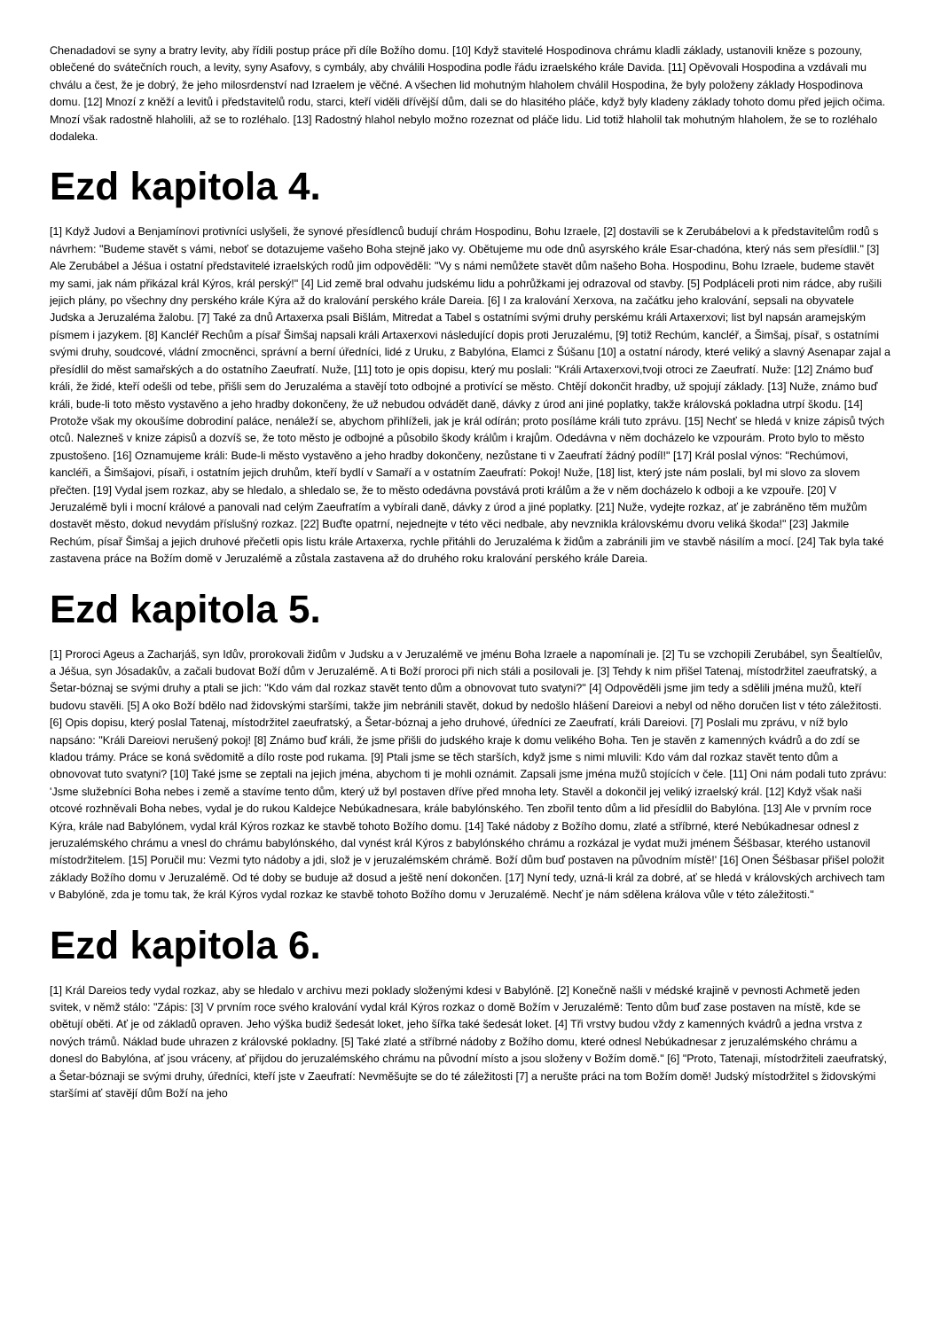Chenadadovi se syny a bratry levity, aby řídili postup práce při díle Božího domu. [10] Když stavitelé Hospodinova chrámu kladli základy, ustanovili kněze s pozouny, oblečené do svátečních rouch, a levity, syny Asafovy, s cymbály, aby chválili Hospodina podle řádu izraelského krále Davida. [11] Opěvovali Hospodina a vzdávali mu chválu a čest, že je dobrý, že jeho milosrdenství nad Izraelem je věčné. A všechen lid mohutným hlaholem chválil Hospodina, že byly položeny základy Hospodinova domu. [12] Mnozí z kněží a levitů i představitelů rodu, starci, kteří viděli dřívější dům, dali se do hlasitého pláče, když byly kladeny základy tohoto domu před jejich očima. Mnozí však radostně hlaholili, až se to rozléhalo. [13] Radostný hlahol nebylo možno rozeznat od pláče lidu. Lid totiž hlaholil tak mohutným hlaholem, že se to rozléhalo dodaleka.
Ezd kapitola 4.
[1] Když Judovi a Benjamínovi protivníci uslyšeli, že synové přesídlenců budují chrám Hospodinu, Bohu Izraele, [2] dostavili se k Zerubábelovi a k představitelům rodů s návrhem: "Budeme stavět s vámi, neboť se dotazujeme vašeho Boha stejně jako vy. Obětujeme mu ode dnů asyrského krále Esar-chadóna, který nás sem přesídlil." [3] Ale Zerubábel a Jéšua i ostatní představitelé izraelských rodů jim odpověděli: "Vy s námi nemůžete stavět dům našeho Boha. Hospodinu, Bohu Izraele, budeme stavět my sami, jak nám přikázal král Kýros, král perský!" [4] Lid země bral odvahu judskému lidu a pohrůžkami jej odrazoval od stavby. [5] Podpláceli proti nim rádce, aby rušili jejich plány, po všechny dny perského krále Kýra až do kralování perského krále Dareia. [6] I za kralování Xerxova, na začátku jeho kralování, sepsali na obyvatele Judska a Jeruzaléma žalobu. [7] Také za dnů Artaxerxa psali Bišlám, Mitredat a Tabel s ostatními svými druhy perskému králi Artaxerxovi; list byl napsán aramejským písmem i jazykem. [8] Kancléř Rechům a písař Šimšaj napsali králi Artaxerxovi následující dopis proti Jeruzalému, [9] totiž Rechúm, kancléř, a Šimšaj, písař, s ostatními svými druhy, soudcové, vládní zmocněnci, správní a berní úředníci, lidé z Uruku, z Babylóna, Elamci z Šúšanu [10] a ostatní národy, které veliký a slavný Asenapar zajal a přesídlil do měst samařských a do ostatního Zaeufratí. Nuže, [11] toto je opis dopisu, který mu poslali: "Králi Artaxerxovi,tvoji otroci ze Zaeufratí. Nuže: [12] Známo buď králi, že židé, kteří odešli od tebe, přišli sem do Jeruzaléma a stavějí toto odbojné a protivící se město. Chtějí dokončit hradby, už spojují základy. [13] Nuže, známo buď králi, bude-li toto město vystavěno a jeho hradby dokončeny, že už nebudou odvádět daně, dávky z úrod ani jiné poplatky, takže královská pokladna utrpí škodu. [14] Protože však my okoušíme dobrodiní paláce, nenáleží se, abychom přihlíželi, jak je král odírán; proto posíláme králi tuto zprávu. [15] Nechť se hledá v knize zápisů tvých otců. Nalezneš v knize zápisů a dozvíš se, že toto město je odbojné a působilo škody králům i krajům. Odedávna v něm docházelo ke vzpourám. Proto bylo to město zpustošeno. [16] Oznamujeme králi: Bude-li město vystavěno a jeho hradby dokončeny, nezůstane ti v Zaeufratí žádný podíl!" [17] Král poslal výnos: "Rechúmovi, kancléři, a Šimšajovi, písaři, i ostatním jejich druhům, kteří bydlí v Samaří a v ostatním Zaeufratí: Pokoj! Nuže, [18] list, který jste nám poslali, byl mi slovo za slovem přečten. [19] Vydal jsem rozkaz, aby se hledalo, a shledalo se, že to město odedávna povstává proti králům a že v něm docházelo k odboji a ke vzpouře. [20] V Jeruzalémě byli i mocní králové a panovali nad celým Zaeufratím a vybírali daně, dávky z úrod a jiné poplatky. [21] Nuže, vydejte rozkaz, ať je zabráněno těm mužům dostavět město, dokud nevydám příslušný rozkaz. [22] Buďte opatrní, nejednejte v této věci nedbale, aby nevznikla královskému dvoru veliká škoda!" [23] Jakmile Rechúm, písař Šimšaj a jejich druhové přečetli opis listu krále Artaxerxa, rychle přitáhli do Jeruzaléma k židům a zabránili jim ve stavbě násilím a mocí. [24] Tak byla také zastavena práce na Božím domě v Jeruzalémě a zůstala zastavena až do druhého roku kralování perského krále Dareia.
Ezd kapitola 5.
[1] Proroci Ageus a Zacharjáš, syn Idův, prorokovali židům v Judsku a v Jeruzalémě ve jménu Boha Izraele a napomínali je. [2] Tu se vzchopili Zerubábel, syn Šealtíelův, a Jéšua, syn Jósadakův, a začali budovat Boží dům v Jeruzalémě. A ti Boží proroci při nich stáli a posilovali je. [3] Tehdy k nim přišel Tatenaj, místodržitel zaeufratský, a Šetar-bóznaj se svými druhy a ptali se jich: "Kdo vám dal rozkaz stavět tento dům a obnovovat tuto svatyni?" [4] Odpověděli jsme jim tedy a sdělili jména mužů, kteří budovu stavěli. [5] A oko Boží bdělo nad židovskými staršími, takže jim nebránili stavět, dokud by nedošlo hlášení Dareiovi a nebyl od něho doručen list v této záležitosti. [6] Opis dopisu, který poslal Tatenaj, místodržitel zaeufratský, a Šetar-bóznaj a jeho druhové, úředníci ze Zaeufratí, králi Dareiovi. [7] Poslali mu zprávu, v níž bylo napsáno: "Králi Dareiovi nerušený pokoj! [8] Známo buď králi, že jsme přišli do judského kraje k domu velikého Boha. Ten je stavěn z kamenných kvádrů a do zdí se kladou trámy. Práce se koná svědomitě a dílo roste pod rukama. [9] Ptali jsme se těch starších, když jsme s nimi mluvili: Kdo vám dal rozkaz stavět tento dům a obnovovat tuto svatyni? [10] Také jsme se zeptali na jejich jména, abychom ti je mohli oznámit. Zapsali jsme jména mužů stojících v čele. [11] Oni nám podali tuto zprávu: 'Jsme služebníci Boha nebes i země a stavíme tento dům, který už byl postaven dříve před mnoha lety. Stavěl a dokončil jej veliký izraelský král. [12] Když však naši otcové rozhněvali Boha nebes, vydal je do rukou Kaldejce Nebúkadnesara, krále babylónského. Ten zbořil tento dům a lid přesídlil do Babylóna. [13] Ale v prvním roce Kýra, krále nad Babylónem, vydal král Kýros rozkaz ke stavbě tohoto Božího domu. [14] Také nádoby z Božího domu, zlaté a stříbrné, které Nebúkadnesar odnesl z jeruzalémského chrámu a vnesl do chrámu babylónského, dal vynést král Kýros z babylónského chrámu a rozkázal je vydat muži jménem Šéšbasar, kterého ustanovil místodržitelem. [15] Poručil mu: Vezmi tyto nádoby a jdi, slož je v jeruzalémském chrámě. Boží dům buď postaven na původním místě!' [16] Onen Šéšbasar přišel položit základy Božího domu v Jeruzalémě. Od té doby se buduje až dosud a ještě není dokončen. [17] Nyní tedy, uzná-li král za dobré, ať se hledá v královských archivech tam v Babylóně, zda je tomu tak, že král Kýros vydal rozkaz ke stavbě tohoto Božího domu v Jeruzalémě. Nechť je nám sdělena králova vůle v této záležitosti."
Ezd kapitola 6.
[1] Král Dareios tedy vydal rozkaz, aby se hledalo v archivu mezi poklady složenými kdesi v Babylóně. [2] Konečně našli v médské krajině v pevnosti Achmetě jeden svitek, v němž stálo: "Zápis: [3] V prvním roce svého kralování vydal král Kýros rozkaz o domě Božím v Jeruzalémě: Tento dům buď zase postaven na místě, kde se obětují oběti. Ať je od základů opraven. Jeho výška budiž šedesát loket, jeho šířka také šedesát loket. [4] Tři vrstvy budou vždy z kamenných kvádrů a jedna vrstva z nových trámů. Náklad bude uhrazen z královské pokladny. [5] Také zlaté a stříbrné nádoby z Božího domu, které odnesl Nebúkadnesar z jeruzalémského chrámu a donesl do Babylóna, ať jsou vráceny, ať přijdou do jeruzalémského chrámu na původní místo a jsou složeny v Božím domě." [6] "Proto, Tatenaji, místodržiteli zaeufratský, a Šetar-bóznaji se svými druhy, úředníci, kteří jste v Zaeufratí: Nevměšujte se do té záležitosti [7] a nerušte práci na tom Božím domě! Judský místodržitel s židovskými staršími ať stavějí dům Boží na jeho